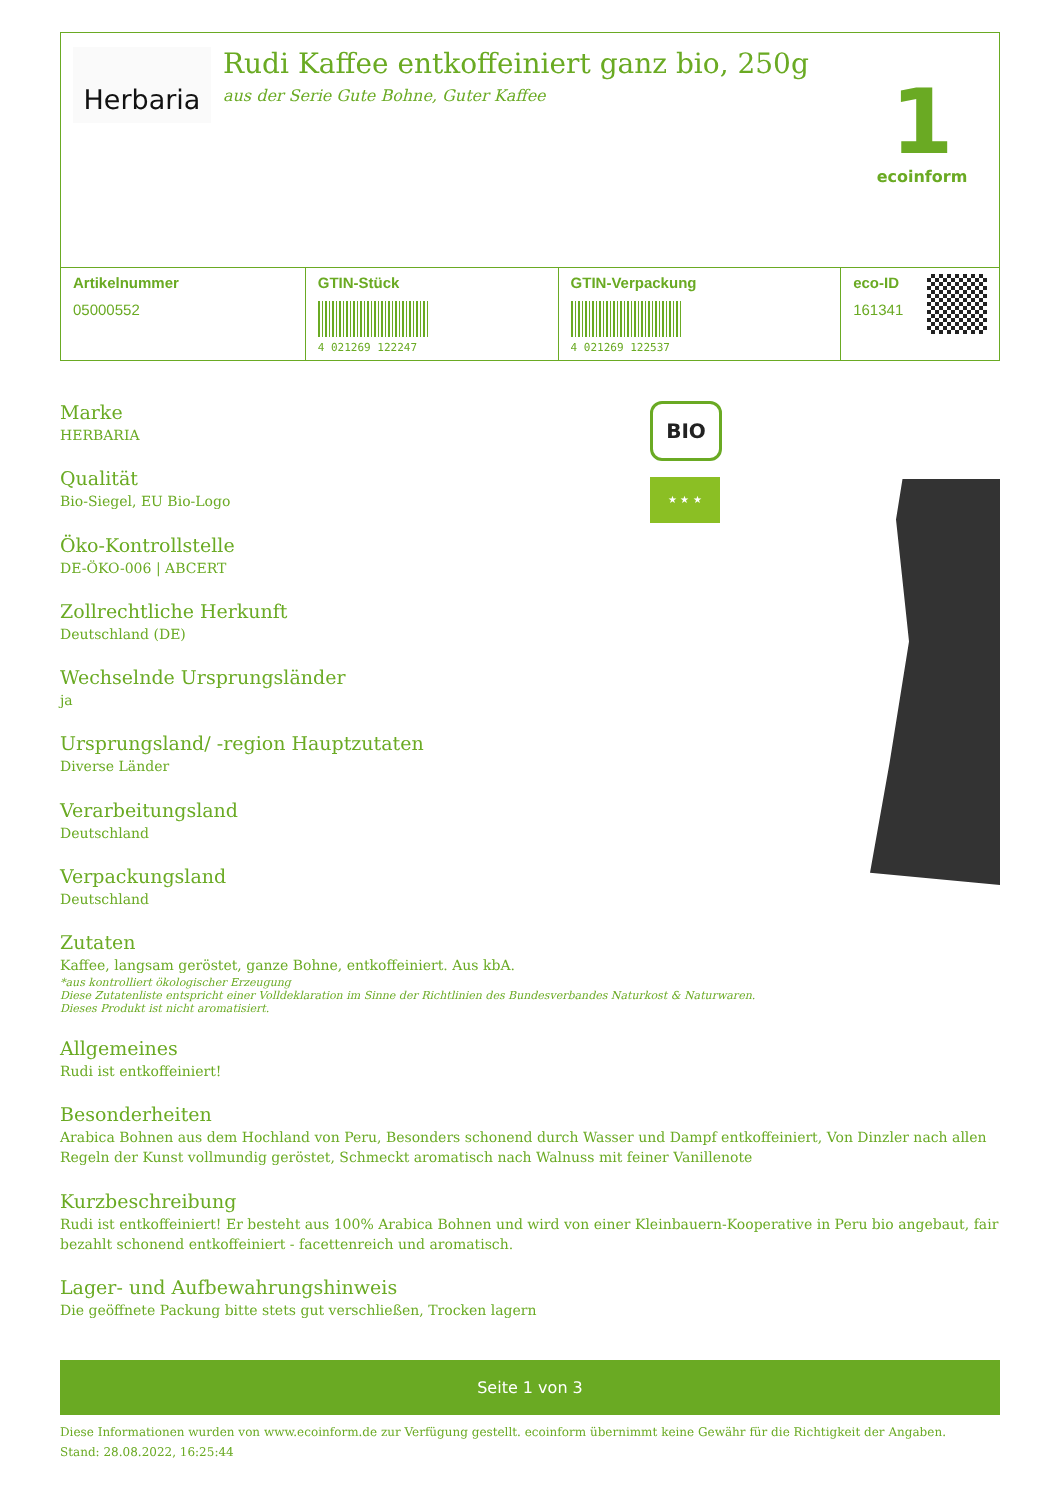Herbaria
Rudi Kaffee entkoffeiniert ganz bio, 250g
aus der Serie Gute Bohne, Guter Kaffee
1
ecoinform
| Artikelnummer 05000552 | GTIN-Stück 4 021269 122247 | GTIN-Verpackung 4 021269 122537 | eco-ID 161341 |
Marke
HERBARIA
Qualität
Bio-Siegel, EU Bio-Logo
Öko-Kontrollstelle
DE-ÖKO-006 | ABCERT
Zollrechtliche Herkunft
Deutschland (DE)
Wechselnde Ursprungsländer
ja
Ursprungsland/ -region Hauptzutaten
Diverse Länder
Verarbeitungsland
Deutschland
Verpackungsland
Deutschland
BIO
★ ★ ★
Zutaten
Kaffee, langsam geröstet, ganze Bohne, entkoffeiniert. Aus kbA.
*aus kontrolliert ökologischer Erzeugung
Diese Zutatenliste entspricht einer Volldeklaration im Sinne der Richtlinien des Bundesverbandes Naturkost & Naturwaren.
Dieses Produkt ist nicht aromatisiert.
Allgemeines
Rudi ist entkoffeiniert!
Besonderheiten
Arabica Bohnen aus dem Hochland von Peru, Besonders schonend durch Wasser und Dampf entkoffeiniert, Von Dinzler nach allen Regeln der Kunst vollmundig geröstet, Schmeckt aromatisch nach Walnuss mit feiner Vanillenote
Kurzbeschreibung
Rudi ist entkoffeiniert! Er besteht aus 100% Arabica Bohnen und wird von einer Kleinbauern-Kooperative in Peru bio angebaut, fair bezahlt schonend entkoffeiniert - facettenreich und aromatisch.
Lager- und Aufbewahrungshinweis
Die geöffnete Packung bitte stets gut verschließen, Trocken lagern
Seite 1 von 3
Diese Informationen wurden von www.ecoinform.de zur Verfügung gestellt. ecoinform übernimmt keine Gewähr für die Richtigkeit der Angaben.
Stand: 28.08.2022, 16:25:44